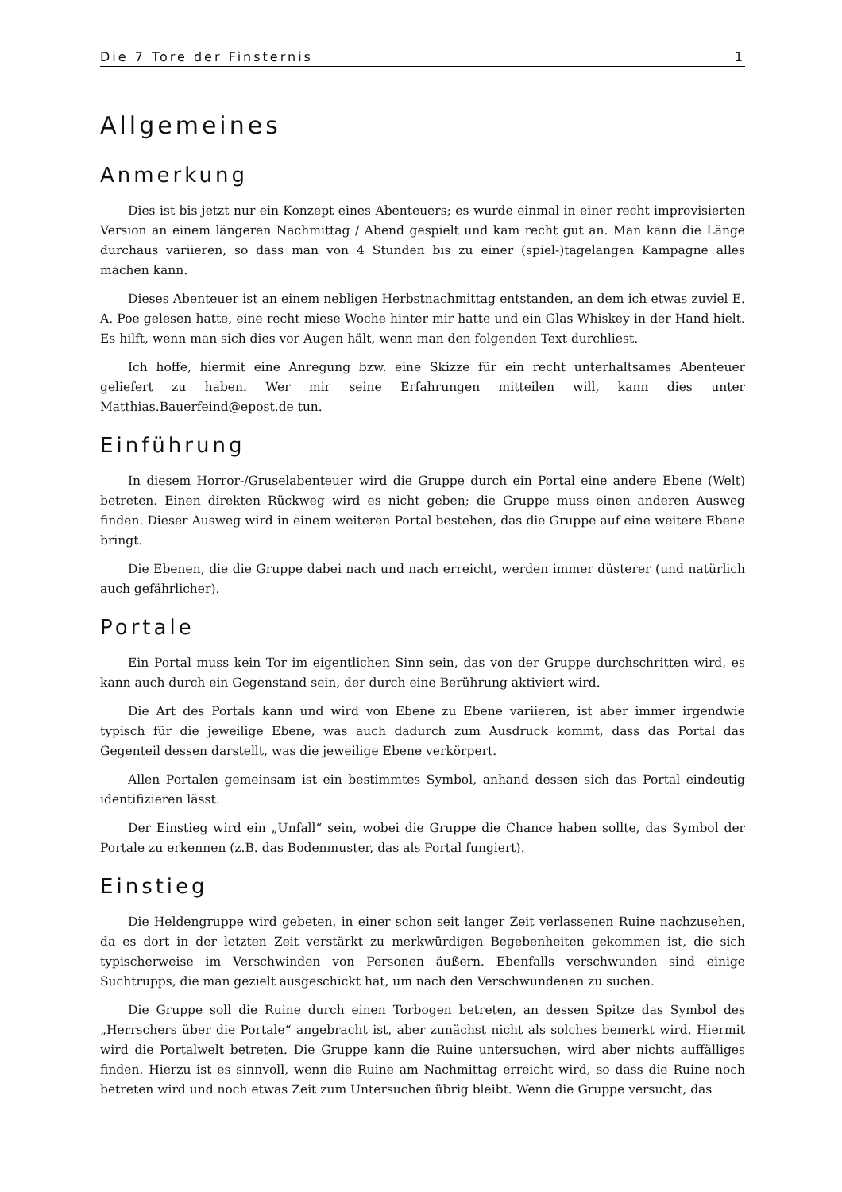Die 7 Tore der Finsternis 1
Allgemeines
Anmerkung
Dies ist bis jetzt nur ein Konzept eines Abenteuers; es wurde einmal in einer recht improvisierten Version an einem längeren Nachmittag / Abend gespielt und kam recht gut an. Man kann die Länge durchaus variieren, so dass man von 4 Stunden bis zu einer (spiel-)tagelangen Kampagne alles machen kann.
Dieses Abenteuer ist an einem nebligen Herbstnachmittag entstanden, an dem ich etwas zuviel E. A. Poe gelesen hatte, eine recht miese Woche hinter mir hatte und ein Glas Whiskey in der Hand hielt. Es hilft, wenn man sich dies vor Augen hält, wenn man den folgenden Text durchliest.
Ich hoffe, hiermit eine Anregung bzw. eine Skizze für ein recht unterhaltsames Abenteuer geliefert zu haben. Wer mir seine Erfahrungen mitteilen will, kann dies unter Matthias.Bauerfeind@epost.de tun.
Einführung
In diesem Horror-/Gruselabenteuer wird die Gruppe durch ein Portal eine andere Ebene (Welt) betreten. Einen direkten Rückweg wird es nicht geben; die Gruppe muss einen anderen Ausweg finden. Dieser Ausweg wird in einem weiteren Portal bestehen, das die Gruppe auf eine weitere Ebene bringt.
Die Ebenen, die die Gruppe dabei nach und nach erreicht, werden immer düsterer (und natürlich auch gefährlicher).
Portale
Ein Portal muss kein Tor im eigentlichen Sinn sein, das von der Gruppe durchschritten wird, es kann auch durch ein Gegenstand sein, der durch eine Berührung aktiviert wird.
Die Art des Portals kann und wird von Ebene zu Ebene variieren, ist aber immer irgendwie typisch für die jeweilige Ebene, was auch dadurch zum Ausdruck kommt, dass das Portal das Gegenteil dessen darstellt, was die jeweilige Ebene verkörpert.
Allen Portalen gemeinsam ist ein bestimmtes Symbol, anhand dessen sich das Portal eindeutig identifizieren lässt.
Der Einstieg wird ein „Unfall“ sein, wobei die Gruppe die Chance haben sollte, das Symbol der Portale zu erkennen (z.B. das Bodenmuster, das als Portal fungiert).
Einstieg
Die Heldengruppe wird gebeten, in einer schon seit langer Zeit verlassenen Ruine nachzusehen, da es dort in der letzten Zeit verstärkt zu merkwürdigen Begebenheiten gekommen ist, die sich typischerweise im Verschwinden von Personen äußern. Ebenfalls verschwunden sind einige Suchtrupps, die man gezielt ausgeschickt hat, um nach den Verschwundenen zu suchen.
Die Gruppe soll die Ruine durch einen Torbogen betreten, an dessen Spitze das Symbol des „Herrschers über die Portale“ angebracht ist, aber zunächst nicht als solches bemerkt wird. Hiermit wird die Portalwelt betreten. Die Gruppe kann die Ruine untersuchen, wird aber nichts auffälliges finden. Hierzu ist es sinnvoll, wenn die Ruine am Nachmittag erreicht wird, so dass die Ruine noch betreten wird und noch etwas Zeit zum Untersuchen übrig bleibt. Wenn die Gruppe versucht, das